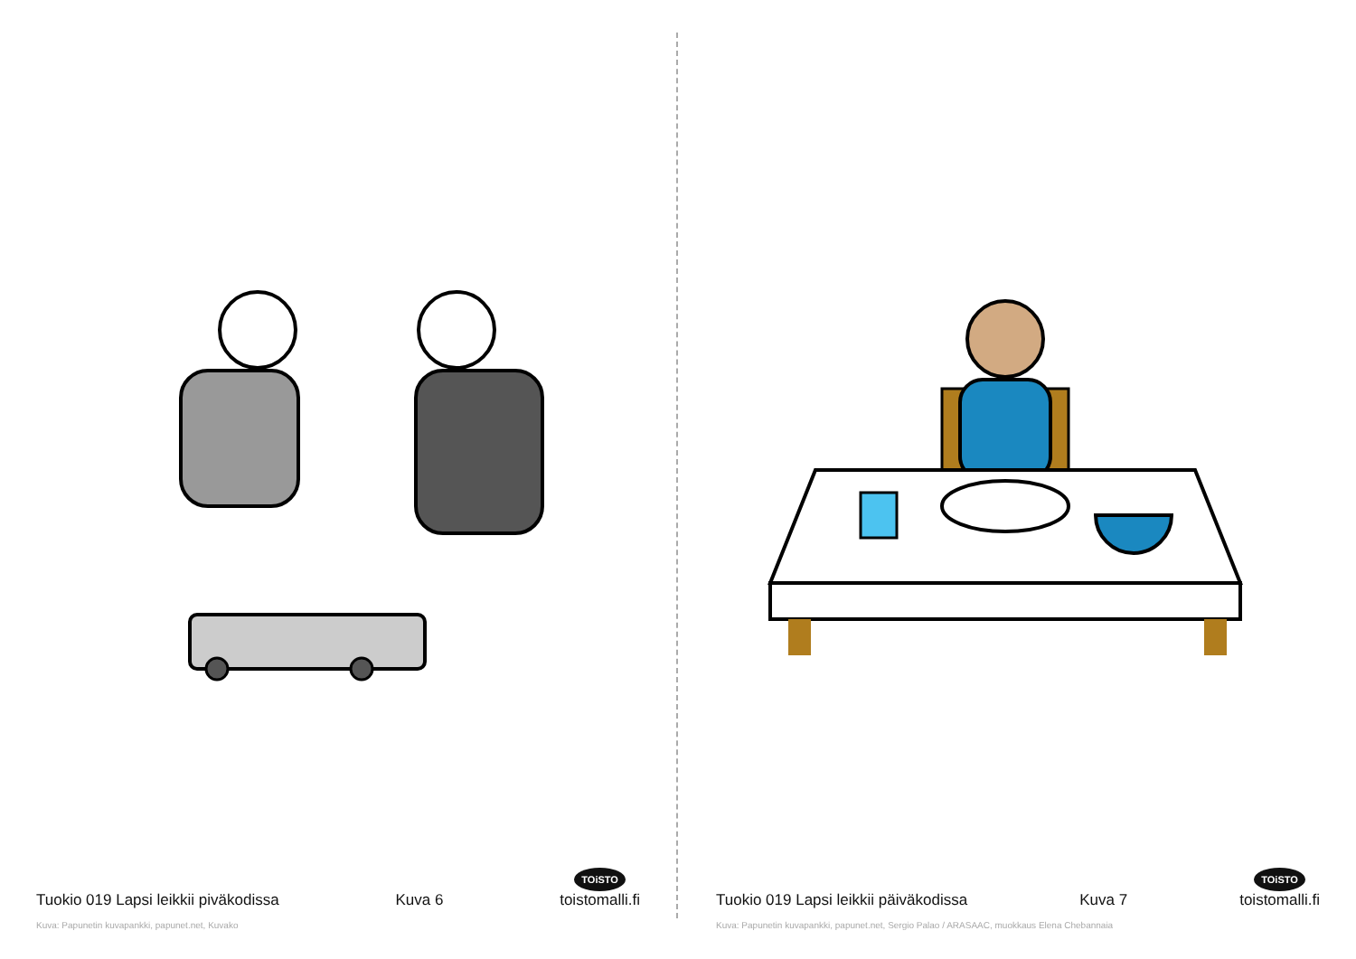Tuokio 019 Lapsi leikkii piväkodissa Kuva 6 TOiSTO
toistomalli.fi
Kuva: Papunetin kuvapankki, papunet.net, Kuvako
Tuokio 019 Lapsi leikkii päiväkodissa Kuva 7 TOiSTO
toistomalli.fi
Kuva: Papunetin kuvapankki, papunet.net, Sergio Palao / ARASAAC, muokkaus Elena Chebannaia